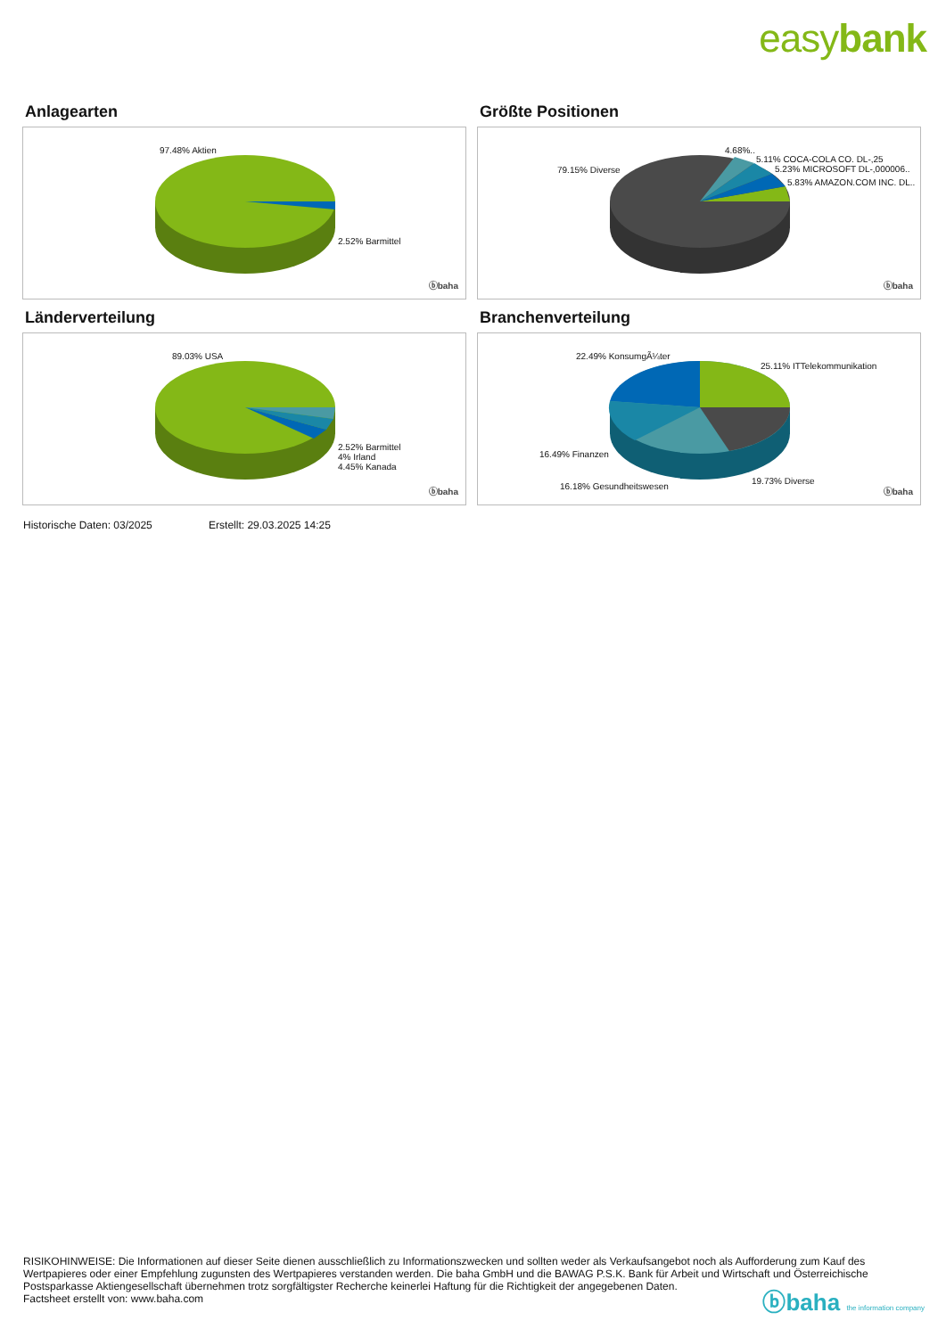easybank
Anlagearten
97.48% Aktien
2.52% Barmittel
ⓑbaha
Größte Positionen
79.15% Diverse
4.68%..
5.11% COCA-COLA CO. DL-,25
5.23% MICROSOFT DL-,000006..
5.83% AMAZON.COM INC. DL..
ⓑbaha
Länderverteilung
89.03% USA
2.52% Barmittel
4% Irland
4.45% Kanada
ⓑbaha
Branchenverteilung
22.49% KonsumgÃ¼ter
25.11% ITTelekommunikation
16.49% Finanzen
19.73% Diverse
16.18% Gesundheitswesen
ⓑbaha
Historische Daten: 03/2025 Erstellt: 29.03.2025 14:25
RISIKOHINWEISE: Die Informationen auf dieser Seite dienen ausschließlich zu Informationszwecken und sollten weder als Verkaufsangebot noch als Aufforderung zum Kauf des Wertpapieres oder einer Empfehlung zugunsten des Wertpapieres verstanden werden. Die baha GmbH und die BAWAG P.S.K. Bank für Arbeit und Wirtschaft und Österreichische Postsparkasse Aktiengesellschaft übernehmen trotz sorgfältigster Recherche keinerlei Haftung für die Richtigkeit der angegebenen Daten.
Factsheet erstellt von: www.baha.com
ⓑbaha the information company